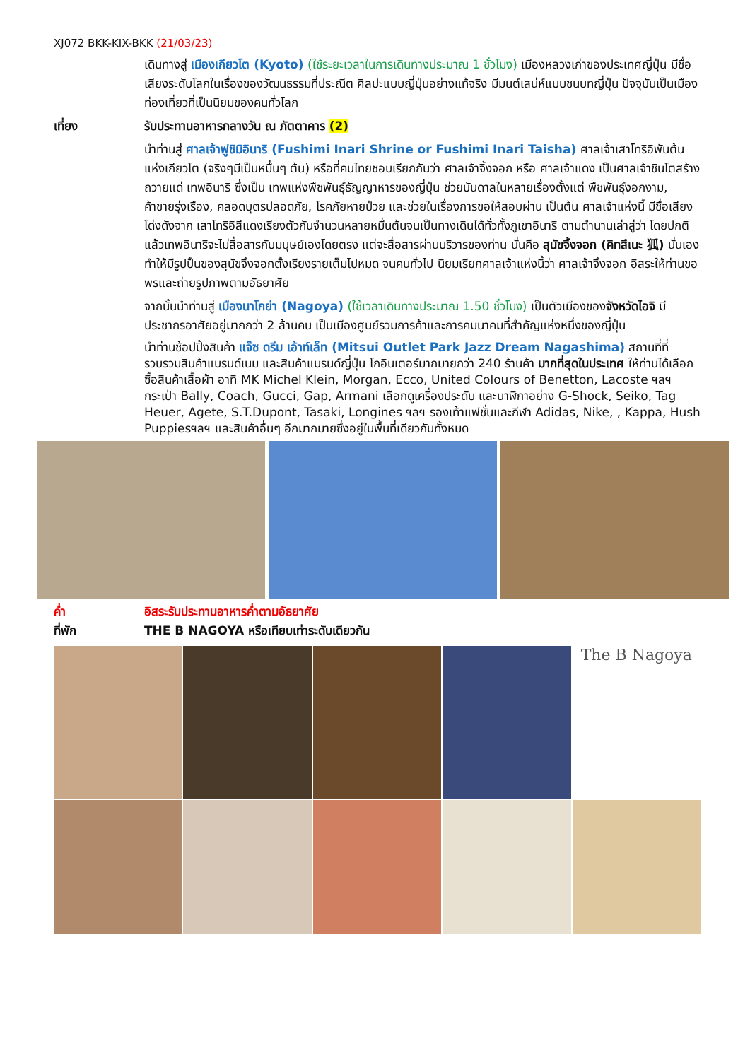XJ072 BKK-KIX-BKK (21/03/23)
เดินทางสู่ เมืองเกียวโต (Kyoto) (ใช้ระยะเวลาในการเดินทางประมาณ 1 ชั่วโมง) เมืองหลวงเก่าของประเทศญี่ปุ่น มีชื่อเสียงระดับโลกในเรื่องของวัฒนธรรมที่ประณีต ศิลปะแบบญี่ปุ่นอย่างแท้จริง มีมนต์เสน่ห์แบบชนบทญี่ปุ่น ปัจจุบันเป็นเมืองท่องเที่ยวที่เป็นนิยมของคนทั่วโลก
เที่ยง รับประทานอาหารกลางวัน ณ ภัตตาคาร (2)
นำท่านสู่ ศาลเจ้าฟูชิมิอินาริ (Fushimi Inari Shrine or Fushimi Inari Taisha) ศาลเจ้าเสาโทริอิพันต้นแห่งเกียวโต (จริงๆมีเป็นหมื่นๆ ต้น) หรือที่คนไทยชอบเรียกกันว่า ศาลเจ้าจิ้งจอก หรือ ศาลเจ้าแดง เป็นศาลเจ้าชินโตสร้างถวายแด่ เทพอินาริ ซึ่งเป็น เทพแห่งพืชพันธุ์ธัญญาหารของญี่ปุ่น ช่วยบันดาลในหลายเรื่องตั้งแต่ พืชพันธุ์งอกงาม, ค้าขายรุ่งเรือง, คลอดบุตรปลอดภัย, โรคภัยหายป่วย และช่วยในเรื่องการขอให้สอบผ่าน เป็นต้น ศาลเจ้าแห่งนี้ มีชื่อเสียงโด่งดังจาก เสาโทริอิสีแดงเรียงตัวกันจำนวนหลายหมื่นต้นจนเป็นทางเดินได้ทั่วทั้งภูเขาอินาริ ตามตำนานเล่าสู่ว่า โดยปกติแล้วเทพอินาริจะไม่สื่อสารกับมนุษย์เองโดยตรง แต่จะสื่อสารผ่านบริวารของท่าน นั่นคือ สุนัขจิ้งจอก (คิทสึเนะ 狐) นั่นเอง ทำให้มีรูปปั้นของสุนัขจิ้งจอกตั้งเรียงรายเต็มไปหมด จนคนทั่วไป นิยมเรียกศาลเจ้าแห่งนี้ว่า ศาลเจ้าจิ้งจอก อิสระให้ท่านขอพรและถ่ายรูปภาพตามอัธยาศัย
จากนั้นนำท่านสู่ เมืองนาโกย่า (Nagoya) (ใช้เวลาเดินทางประมาณ 1.50 ชั่วโมง) เป็นตัวเมืองของจังหวัดไอจิ มีประชากรอาศัยอยู่มากกว่า 2 ล้านคน เป็นเมืองศูนย์รวมการค้าและการคมนาคมที่สำคัญแห่งหนึ่งของญี่ปุ่น
นำท่านช้อปปิ้งสินค้า แจ๊ซ ดรีม เอ้าท์เล็ท (Mitsui Outlet Park Jazz Dream Nagashima) สถานที่ที่รวบรวมสินค้าแบรนด์เนม และสินค้าแบรนด์ญี่ปุ่น โกอินเตอร์มากมายกว่า 240 ร้านค้า มากที่สุดในประเทศ ให้ท่านได้เลือกซื้อสินค้าเสื้อผ้า อาทิ MK Michel Klein, Morgan, Ecco, United Colours of Benetton, Lacoste ฯลฯ กระเป๋า Bally, Coach, Gucci, Gap, Armani เลือกดูเครื่องประดับ และนาฬิกาอย่าง G-Shock, Seiko, Tag Heuer, Agete, S.T.Dupont, Tasaki, Longines ฯลฯ รองเท้าแฟชั่นและกีฬา Adidas, Nike, , Kappa, Hush Puppiesฯลฯ และสินค้าอื่นๆ อีกมากมายซึ่งอยู่ในพื้นที่เดียวกันทั้งหมด
ค่ำ อิสระรับประทานอาหารค่ำตามอัธยาศัย
ที่พัก THE B NAGOYA หรือเทียบเท่าระดับเดียวกัน
The B Nagoya